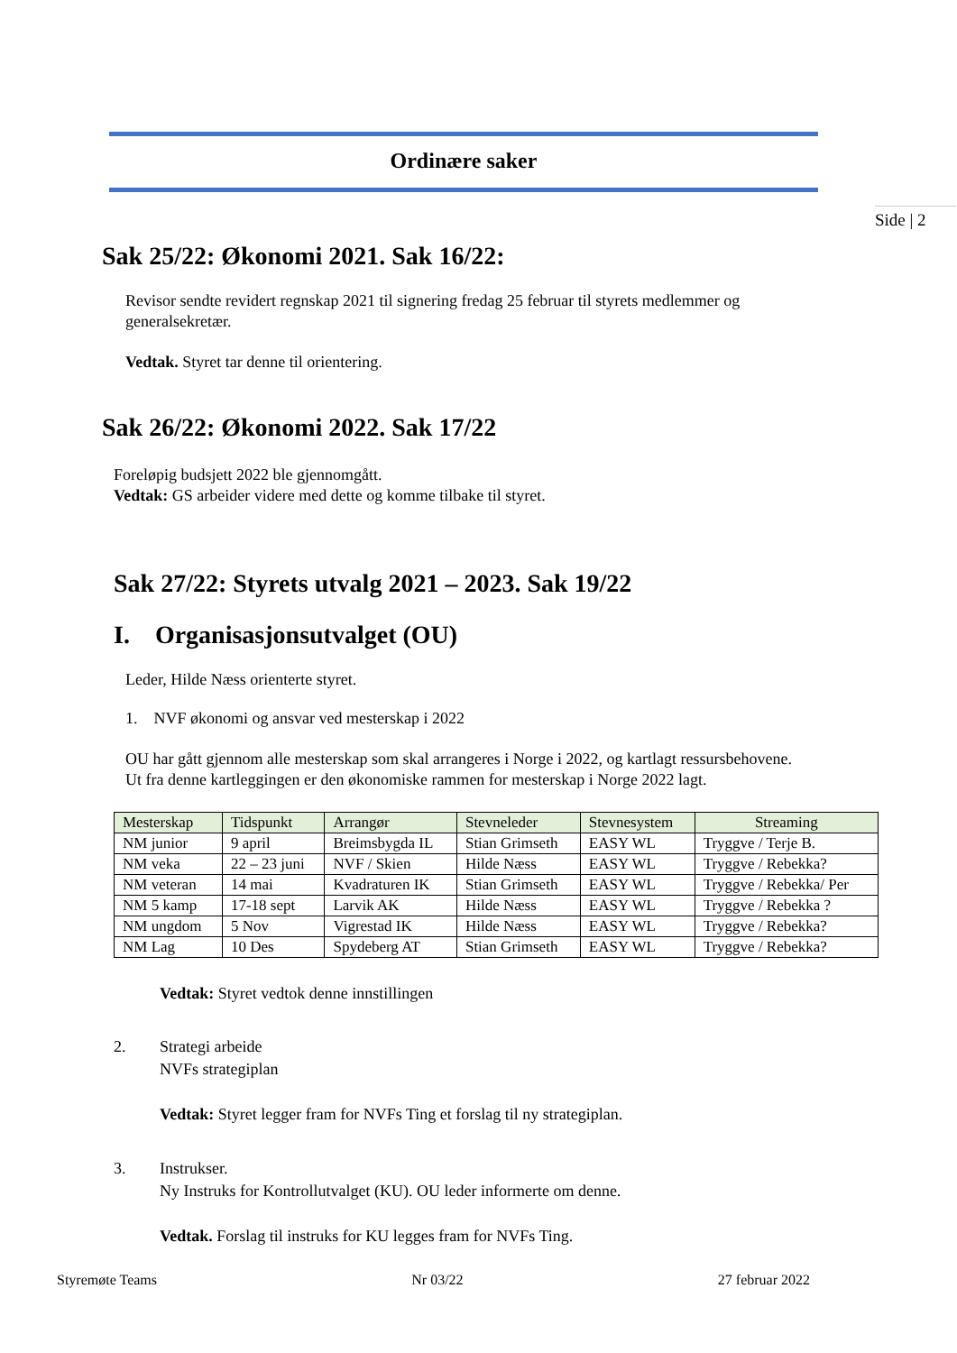Ordinære saker
Side | 2
Sak 25/22: Økonomi 2021. Sak 16/22:
Revisor sendte revidert regnskap 2021 til signering fredag 25 februar til styrets medlemmer og generalsekretær.
Vedtak. Styret tar denne til orientering.
Sak 26/22: Økonomi 2022. Sak 17/22
Foreløpig budsjett 2022 ble gjennomgått.
Vedtak: GS arbeider videre med dette og komme tilbake til styret.
Sak 27/22: Styrets utvalg 2021 – 2023. Sak 19/22
I. Organisasjonsutvalget (OU)
Leder, Hilde Næss orienterte styret.
1. NVF økonomi og ansvar ved mesterskap i 2022
OU har gått gjennom alle mesterskap som skal arrangeres i Norge i 2022, og kartlagt ressursbehovene.
Ut fra denne kartleggingen er den økonomiske rammen for mesterskap i Norge 2022 lagt.
| Mesterskap | Tidspunkt | Arrangør | Stevneleder | Stevnesystem | Streaming |
| --- | --- | --- | --- | --- | --- |
| NM junior | 9 april | Breimsbygda IL | Stian Grimseth | EASY WL | Tryggve / Terje B. |
| NM veka | 22 – 23 juni | NVF / Skien | Hilde Næss | EASY WL | Tryggve / Rebekka? |
| NM veteran | 14 mai | Kvadraturen IK | Stian Grimseth | EASY WL | Tryggve / Rebekka/ Per |
| NM 5 kamp | 17-18 sept | Larvik AK | Hilde Næss | EASY WL | Tryggve / Rebekka ? |
| NM ungdom | 5 Nov | Vigrestad IK | Hilde Næss | EASY WL | Tryggve / Rebekka? |
| NM Lag | 10 Des | Spydeberg AT | Stian Grimseth | EASY WL | Tryggve / Rebekka? |
Vedtak: Styret vedtok denne innstillingen
2. Strategi arbeide
NVFs strategiplan
Vedtak: Styret legger fram for NVFs Ting et forslag til ny strategiplan.
3. Instrukser.
Ny Instruks for Kontrollutvalget (KU). OU leder informerte om denne.
Vedtak. Forslag til instruks for KU legges fram for NVFs Ting.
Styremøte Teams Nr 03/22 27 februar 2022